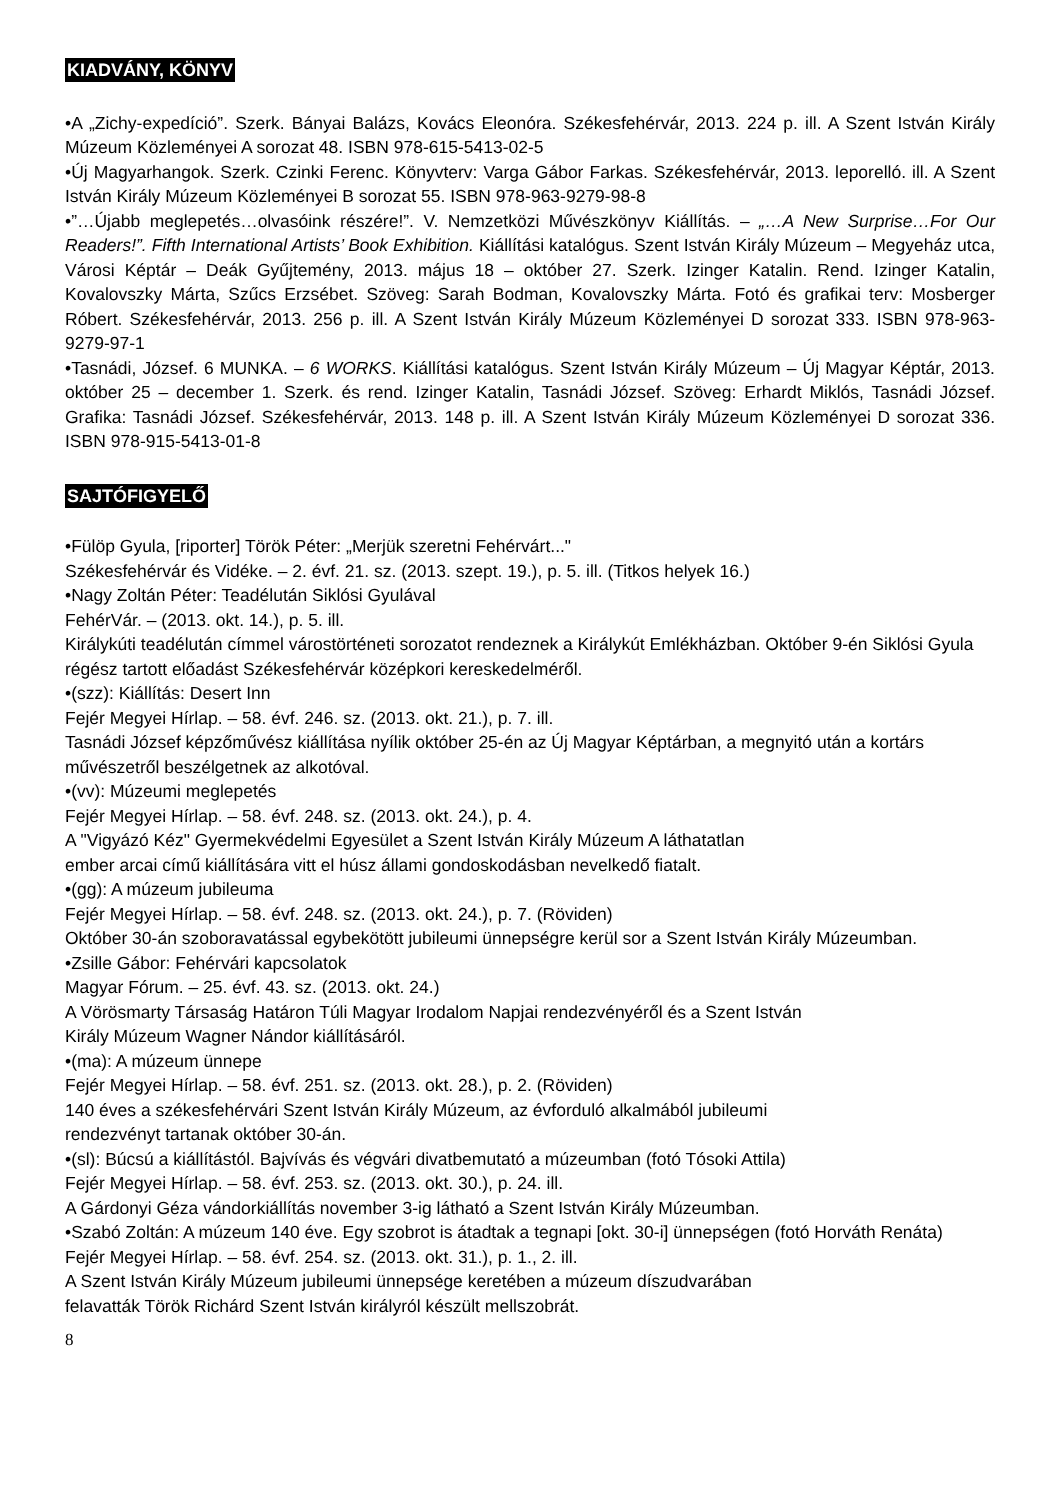KIADVÁNY, KÖNYV
•A „Zichy-expedíció”. Szerk. Bányai Balázs, Kovács Eleonóra. Székesfehérvár, 2013. 224 p. ill. A Szent István Király Múzeum Közleményei A sorozat 48. ISBN 978-615-5413-02-5
•Új Magyarhangok. Szerk. Czinki Ferenc. Könyvterv: Varga Gábor Farkas. Székesfehérvár, 2013. leporelló. ill. A Szent István Király Múzeum Közleményei B sorozat 55. ISBN 978-963-9279-98-8
•”…Újabb meglepetés…olvasóink részére!”. V. Nemzetközi Művészkönyv Kiállítás. – „…A New Surprise…For Our Readers!”. Fifth International Artists’ Book Exhibition. Kiállítási katalógus. Szent István Király Múzeum – Megyeház utca, Városi Képtár – Deák Gyűjtemény, 2013. május 18 – október 27. Szerk. Izinger Katalin. Rend. Izinger Katalin, Kovalovszky Márta, Szűcs Erzsébet. Szöveg: Sarah Bodman, Kovalovszky Márta. Fotó és grafikai terv: Mosberger Róbert. Székesfehérvár, 2013. 256 p. ill. A Szent István Király Múzeum Közleményei D sorozat 333. ISBN 978-963-9279-97-1
•Tasnádi, József. 6 MUNKA. – 6 WORKS. Kiállítási katalógus. Szent István Király Múzeum – Új Magyar Képtár, 2013. október 25 – december 1. Szerk. és rend. Izinger Katalin, Tasnádi József. Szöveg: Erhardt Miklós, Tasnádi József. Grafika: Tasnádi József. Székesfehérvár, 2013. 148 p. ill. A Szent István Király Múzeum Közleményei D sorozat 336. ISBN 978-915-5413-01-8
SAJTÓFIGYELŐ
•Fülöp Gyula, [riporter] Török Péter: „Merjük szeretni Fehérvárt..."
Székesfehérvár és Vidéke. – 2. évf. 21. sz. (2013. szept. 19.), p. 5. ill. (Titkos helyek 16.)
•Nagy Zoltán Péter: Teadélután Siklósi Gyulával
FehérVár. – (2013. okt. 14.), p. 5. ill.
Királykúti teadélután címmel várostörténeti sorozatot rendeznek a Királykút Emlékházban. Október 9-én Siklósi Gyula régész tartott előadást Székesfehérvár középkori kereskedelméről.
•(szz): Kiállítás: Desert Inn
Fejér Megyei Hírlap. – 58. évf. 246. sz. (2013. okt. 21.), p. 7. ill.
Tasnádi József képzőművész kiállítása nyílik október 25-én az Új Magyar Képtárban, a megnyitó után a kortárs művészetről beszélgetnek az alkotóval.
•(vv): Múzeumi meglepetés
Fejér Megyei Hírlap. – 58. évf. 248. sz. (2013. okt. 24.), p. 4.
A "Vigyázó Kéz" Gyermekvédelmi Egyesület a Szent István Király Múzeum A láthatatlan
ember arcai című kiállítására vitt el húsz állami gondoskodásban nevelkedő fiatalt.
•(gg): A múzeum jubileuma
Fejér Megyei Hírlap. – 58. évf. 248. sz. (2013. okt. 24.), p. 7. (Röviden)
Október 30-án szoboravatással egybekötött jubileumi ünnepségre kerül sor a Szent István Király Múzeumban.
•Zsille Gábor: Fehérvári kapcsolatok
Magyar Fórum. – 25. évf. 43. sz. (2013. okt. 24.)
A Vörösmarty Társaság Határon Túli Magyar Irodalom Napjai rendezvényéről és a Szent István
Király Múzeum Wagner Nándor kiállításáról.
•(ma): A múzeum ünnepe
Fejér Megyei Hírlap. – 58. évf. 251. sz. (2013. okt. 28.), p. 2. (Röviden)
140 éves a székesfehérvári Szent István Király Múzeum, az évforduló alkalmából jubileumi
rendezvényt tartanak október 30-án.
•(sl): Búcsú a kiállítástól. Bajvívás és végvári divatbemutató a múzeumban (fotó Tósoki Attila)
Fejér Megyei Hírlap. – 58. évf. 253. sz. (2013. okt. 30.), p. 24. ill.
A Gárdonyi Géza vándorkiállítás november 3-ig látható a Szent István Király Múzeumban.
•Szabó Zoltán: A múzeum 140 éve. Egy szobrot is átadtak a tegnapi [okt. 30-i] ünnepségen (fotó Horváth Renáta)
Fejér Megyei Hírlap. – 58. évf. 254. sz. (2013. okt. 31.), p. 1., 2. ill.
A Szent István Király Múzeum jubileumi ünnepsége keretében a múzeum díszudvarában
felavatták Török Richárd Szent István királyról készült mellszobrát.
8